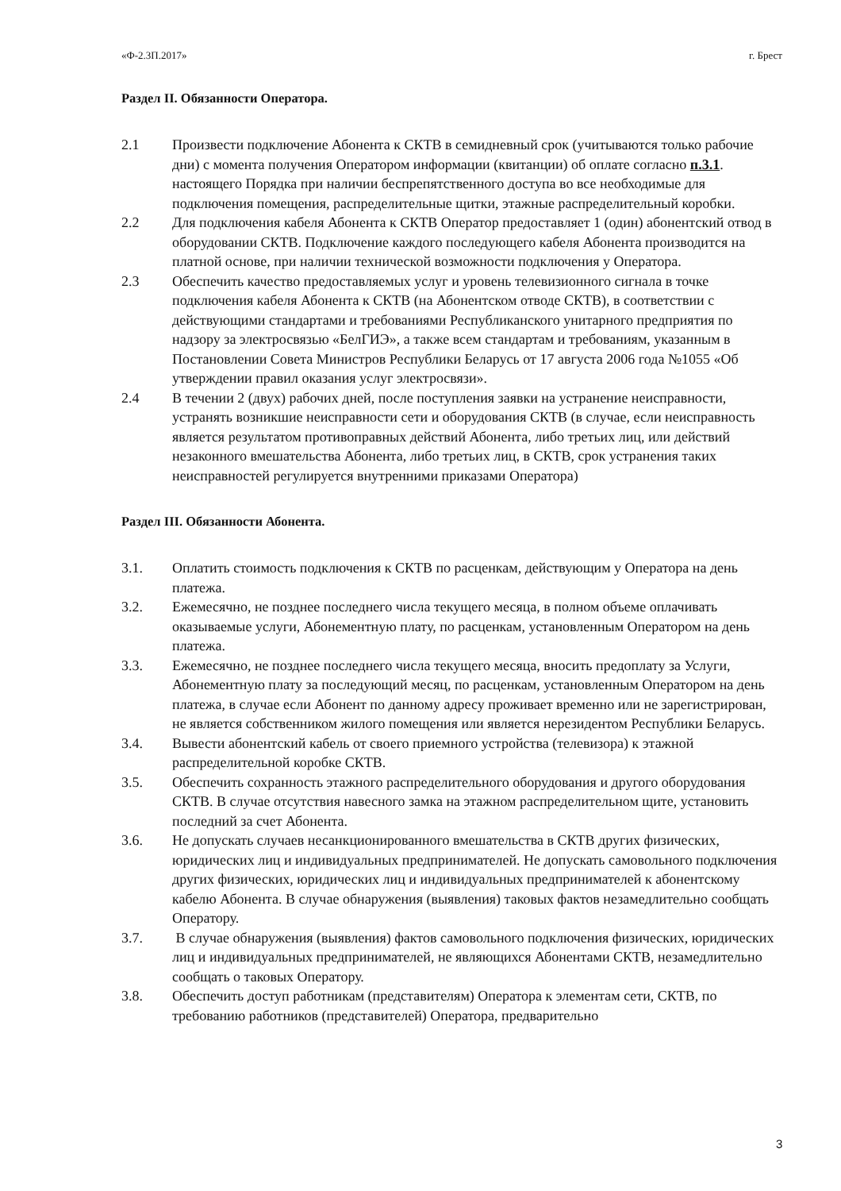«Ф-2.3П.2017» г. Брест
Раздел II. Обязанности Оператора.
2.1 Произвести подключение Абонента к СКТВ в семидневный срок (учитываются только рабочие дни) с момента получения Оператором информации (квитанции) об оплате согласно п.3.1. настоящего Порядка при наличии беспрепятственного доступа во все необходимые для подключения помещения, распределительные щитки, этажные распределительный коробки.
2.2 Для подключения кабеля Абонента к СКТВ Оператор предоставляет 1 (один) абонентский отвод в оборудовании СКТВ. Подключение каждого последующего кабеля Абонента производится на платной основе, при наличии технической возможности подключения у Оператора.
2.3 Обеспечить качество предоставляемых услуг и уровень телевизионного сигнала в точке подключения кабеля Абонента к СКТВ (на Абонентском отводе СКТВ), в соответствии с действующими стандартами и требованиями Республиканского унитарного предприятия по надзору за электросвязью «БелГИЭ», а также всем стандартам и требованиям, указанным в Постановлении Совета Министров Республики Беларусь от 17 августа 2006 года №1055 «Об утверждении правил оказания услуг электросвязи».
2.4 В течении 2 (двух) рабочих дней, после поступления заявки на устранение неисправности, устранять возникшие неисправности сети и оборудования СКТВ (в случае, если неисправность является результатом противоправных действий Абонента, либо третьих лиц, или действий незаконного вмешательства Абонента, либо третьих лиц, в СКТВ, срок устранения таких неисправностей регулируется внутренними приказами Оператора)
Раздел III. Обязанности Абонента.
3.1. Оплатить стоимость подключения к СКТВ по расценкам, действующим у Оператора на день платежа.
3.2. Ежемесячно, не позднее последнего числа текущего месяца, в полном объеме оплачивать оказываемые услуги, Абонементную плату, по расценкам, установленным Оператором на день платежа.
3.3. Ежемесячно, не позднее последнего числа текущего месяца, вносить предоплату за Услуги, Абонементную плату за последующий месяц, по расценкам, установленным Оператором на день платежа, в случае если Абонент по данному адресу проживает временно или не зарегистрирован, не является собственником жилого помещения или является нерезидентом Республики Беларусь.
3.4. Вывести абонентский кабель от своего приемного устройства (телевизора) к этажной распределительной коробке СКТВ.
3.5. Обеспечить сохранность этажного распределительного оборудования и другого оборудования СКТВ. В случае отсутствия навесного замка на этажном распределительном щите, установить последний за счет Абонента.
3.6. Не допускать случаев несанкционированного вмешательства в СКТВ других физических, юридических лиц и индивидуальных предпринимателей. Не допускать самовольного подключения других физических, юридических лиц и индивидуальных предпринимателей к абонентскому кабелю Абонента. В случае обнаружения (выявления) таковых фактов незамедлительно сообщать Оператору.
3.7. В случае обнаружения (выявления) фактов самовольного подключения физических, юридических лиц и индивидуальных предпринимателей, не являющихся Абонентами СКТВ, незамедлительно сообщать о таковых Оператору.
3.8. Обеспечить доступ работникам (представителям) Оператора к элементам сети, СКТВ, по требованию работников (представителей) Оператора, предварительно
3